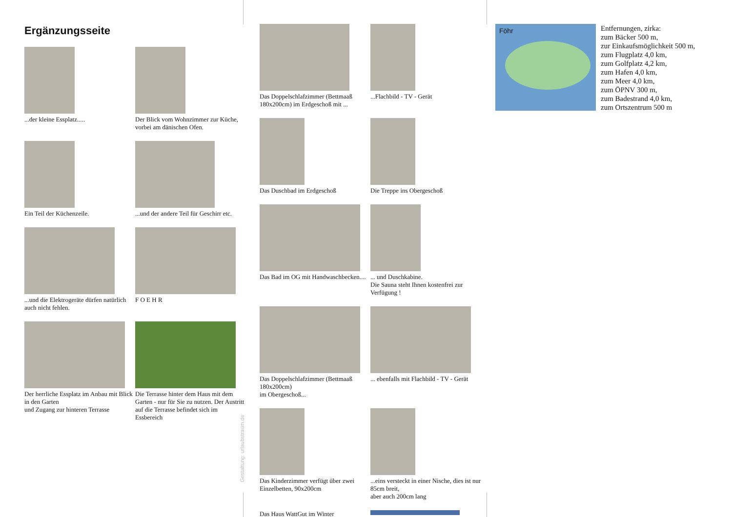Ergänzungsseite
...der kleine Essplatz.....
Der Blick vom Wohnzimmer zur Küche, vorbei am dänischen Ofen.
Ein Teil der Küchenzeile.
...und der andere Teil für Geschirr etc.
...und die Elektrogeräte dürfen natürlich auch nicht fehlen.
F O E H R
Der herrliche Essplatz im Anbau mit Blick in den Garten
und Zugang zur hinteren Terrasse
Die Terrasse hinter dem Haus mit dem Garten - nur für Sie zu nutzen. Der Austritt auf die Terrasse befindet sich im Essbereich
Gestaltung: urlaubstraum.de
Das Doppelschlafzimmer (Bettmaaß 180x200cm) im Erdgeschoß mit ...
...Flachbild - TV - Gerät
Das Duschbad im Erdgeschoß
Die Treppe ins Obergeschoß
Das Bad im OG mit Handwaschbecken....
... und Duschkabine.
Die Sauna steht Ihnen kostenfrei zur Verfügung !
Das Doppelschlafzimmer (Bettmaaß 180x200cm)
im Obergeschoß...
... ebenfalls mit Flachbild - TV - Gerät
Das Kinderzimmer verfügt über zwei Einzelbetten, 90x200cm
...eins versteckt in einer Nische, dies ist nur 85cm breit,
aber auch 200cm lang
Das Haus WattGut im Winter
Föhr
Entfernungen, zirka:
zum Bäcker 500 m,
zur Einkaufsmöglichkeit 500 m,
zum Flugplatz 4,0 km,
zum Golfplatz 4,2 km,
zum Hafen 4,0 km,
zum Meer 4,0 km,
zum ÖPNV 300 m,
zum Badestrand 4,0 km,
zum Ortszentrum 500 m